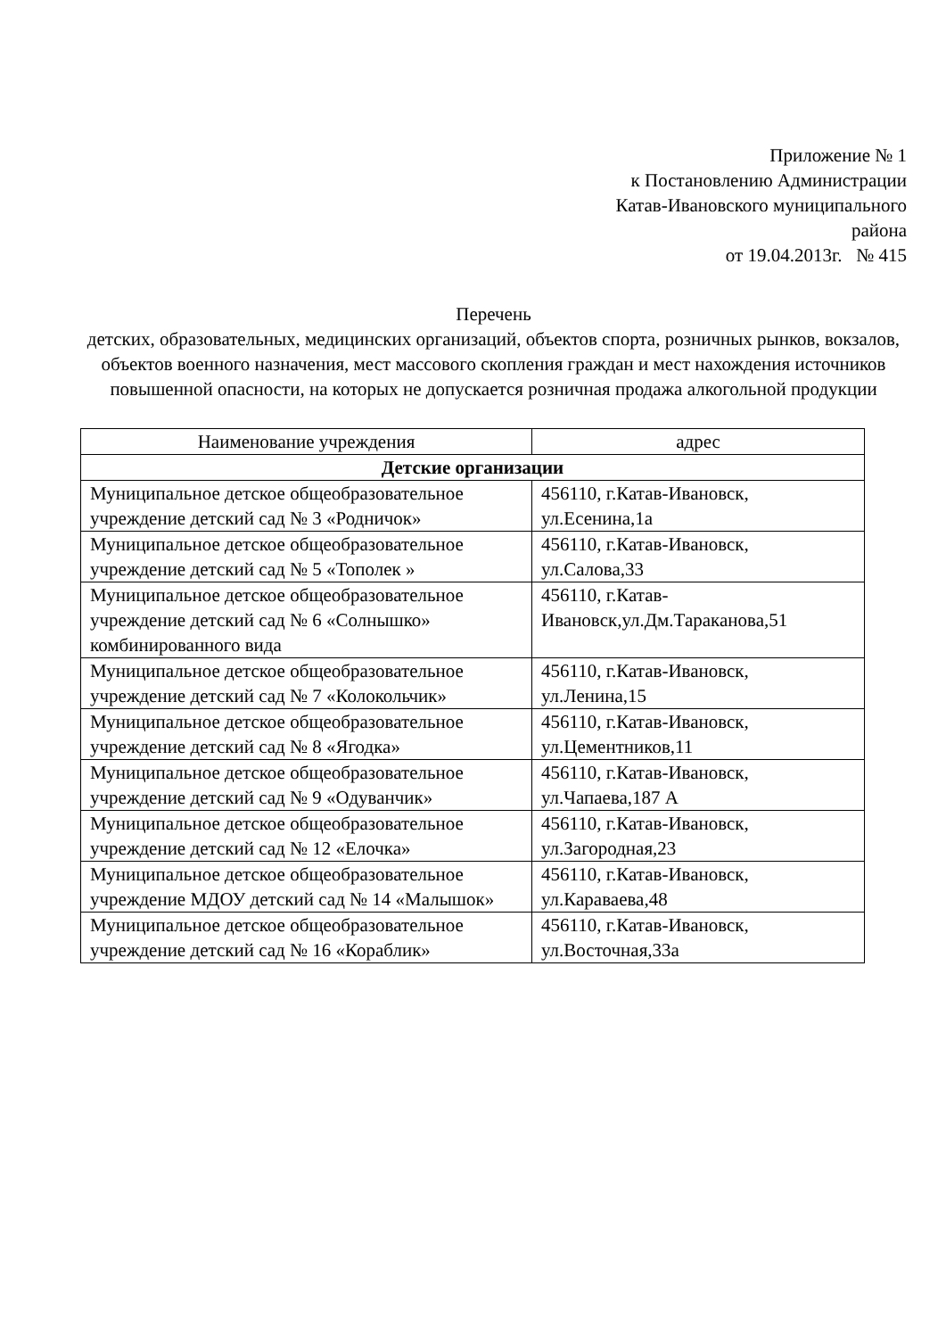Приложение № 1
к Постановлению Администрации
Катав-Ивановского муниципального
района
от 19.04.2013г. № 415
Перечень
детских, образовательных, медицинских организаций, объектов спорта, розничных рынков, вокзалов, объектов военного назначения, мест массового скопления граждан и мест нахождения источников повышенной опасности, на которых не допускается розничная продажа алкогольной продукции
| Наименование учреждения | адрес |
| --- | --- |
| Детские организации | |
| Муниципальное детское общеобразовательное учреждение детский сад № 3 «Родничок» | 456110, г.Катав-Ивановск, ул.Есенина,1а |
| Муниципальное детское общеобразовательное учреждение детский сад № 5 «Тополек » | 456110, г.Катав-Ивановск, ул.Салова,33 |
| Муниципальное детское общеобразовательное учреждение детский сад № 6 «Солнышко» комбинированного вида | 456110, г.Катав-Ивановск,ул.Дм.Тараканова,51 |
| Муниципальное детское общеобразовательное учреждение детский сад № 7 «Колокольчик» | 456110, г.Катав-Ивановск, ул.Ленина,15 |
| Муниципальное детское общеобразовательное учреждение детский сад № 8 «Ягодка» | 456110, г.Катав-Ивановск, ул.Цементников,11 |
| Муниципальное детское общеобразовательное учреждение детский сад № 9 «Одуванчик» | 456110, г.Катав-Ивановск, ул.Чапаева,187 А |
| Муниципальное детское общеобразовательное учреждение детский сад № 12 «Елочка» | 456110, г.Катав-Ивановск, ул.Загородная,23 |
| Муниципальное детское общеобразовательное учреждение МДОУ детский сад № 14 «Малышок» | 456110, г.Катав-Ивановск, ул.Караваева,48 |
| Муниципальное детское общеобразовательное учреждение детский сад № 16 «Кораблик» | 456110, г.Катав-Ивановск, ул.Восточная,33а |